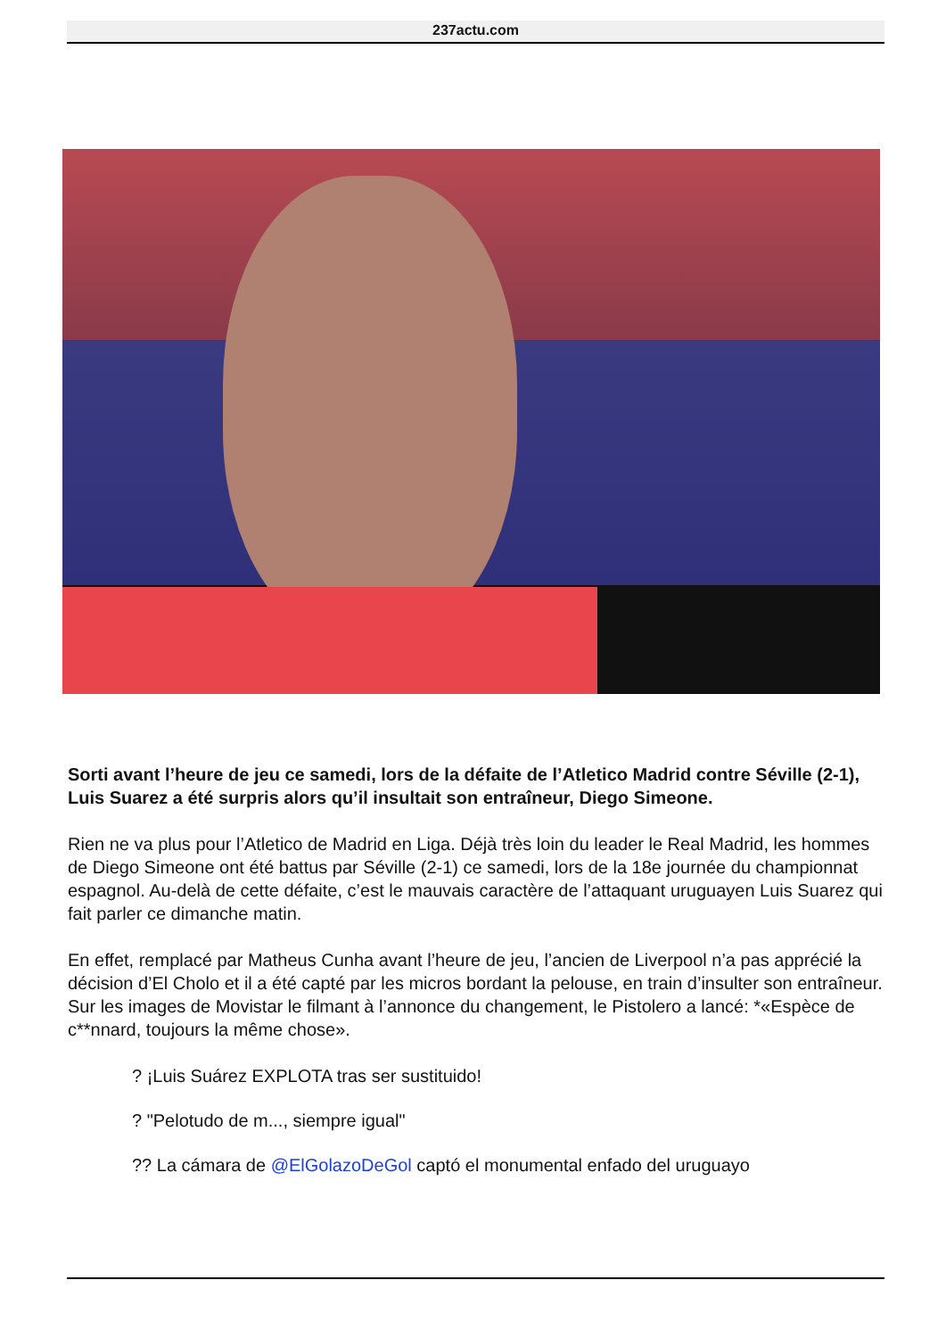237actu.com
Sorti avant l’heure de jeu ce samedi, lors de la défaite de l’Atletico Madrid contre Séville (2-1), Luis Suarez a été surpris alors qu’il insultait son entraîneur, Diego Simeone.
Rien ne va plus pour l’Atletico de Madrid en Liga. Déjà très loin du leader le Real Madrid, les hommes de Diego Simeone ont été battus par Séville (2-1) ce samedi, lors de la 18e journée du championnat espagnol. Au-delà de cette défaite, c’est le mauvais caractère de l’attaquant uruguayen Luis Suarez qui fait parler ce dimanche matin.
En effet, remplacé par Matheus Cunha avant l’heure de jeu, l’ancien de Liverpool n’a pas apprécié la décision d’El Cholo et il a été capté par les micros bordant la pelouse, en train d’insulter son entraîneur. Sur les images de Movistar le filmant à l’annonce du changement, le Pistolero a lancé: *«Espèce de c**nnard, toujours la même chose».
? ¡Luis Suárez EXPLOTA tras ser sustituido!
? "Pelotudo de m..., siempre igual"
?? La cámara de @ElGolazoDeGol captó el monumental enfado del uruguayo